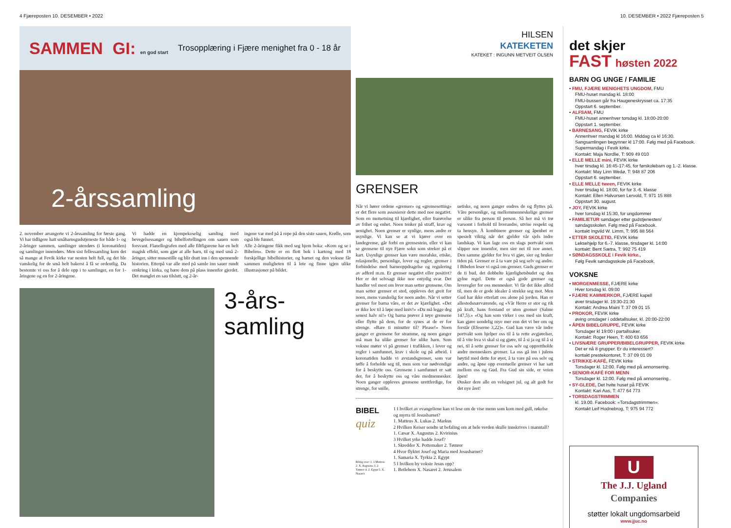4 Fjæreposten 10. DESEMBER • 2022 10. DESEMBER • 2022 Fjæreposten 5
SAMMEN GI: en god start Trosopplæring i Fjære menighet fra 0 - 18 år
2-årssamling
2. november arrangerte vi 2-årssamling for første gang. Vi har tidligere hatt småbarnsgudstjeneste for både 1- og 2-åringer sammen, samlinger utendørs (i koronatiden) og samlinger innendørs. Men sist fellessamling kom det så mange at Fevik kirke var nesten helt full, og det ble vanskelig for de små helt bakerst å få se ordentlig. Da bestemte vi oss for å dele opp i to samlinger, en for 1-åringene og en for 2-åringene.
Vi hadde en kjempekoselig samling med bevegelsessanger og bibelfortellingen om sauen som forsvant. Flanellografen med alle filtfigurene har en helt magisk effekt, som gjør at alle barn, til og med små 2-åringer, sitter musestille og blir dratt inn i den spennende historien. Etterpå var alle med på samle inn sauer rundt omkring i kirka, og bære dem på plass innenfor gjerdet. Det manglet en sau tilslutt, og 2-år-
ingene var med på å rope på den siste sauen, Krølle, som også ble funnet.
Alle 2-åringene fikk med seg hjem boka: «Kom og se i Bibelen». Dette er en flott bok i kartong med 18 forskjellige bibelhistorier, og barnet og den voksne får sammen muligheten til å lete og finne igjen ulike illustrasjoner på bildet.
3-års-
samling
HILSEN
KATEKETEN
KATEKET : INGUNN METVEIT OLSEN
GRENSER
Når vi hører ordene «grenser» og «grensesetting» er det flere som assosierer dette med noe negativt. Som en motsetning til kjærlighet, eller frarøvelse av frihet og enhet. Noen tenker på straff, krav og uenighet. Noen grenser er synlige, mens andre er usynlige. Vi kan se at vi kjører over en landegrense, går forbi en grensestein, eller vi kan se grensene til nye Fjære sokn som streker på et kart. Usynlige grenser kan være moralske, etiske, relasjonelle, personlige, lover og regler, grenser i forbindelse med barneoppdragelse og regulering av adferd m.m. Er grenser negativt eller positivt? Her er det selvsagt ikke noe entydig svar. Det handler vel mest om hvor man setter grensene. Om man setter grenser et sted, oppleves det greit for noen, mens vanskelig for noen andre. Når vi setter grenser for barna våre, er det av kjærlighet. «Det er ikke lov til å løpe med kniv!» «Du må legge deg senest halv ni!» Og barna prøver å tøye grensene eller flytte på dem, for de synes at de er for strenge. «Bare ti minutter til? Please!» Noen ganger er grensene for stramme, og noen ganger må man ha ulike grenser for ulike barn. Som voksne møter vi på grenser i trafikken, i lover og regler i samfunnet, krav i skole og på arbeid. I koronatiden hadde vi avstandsgrenser, som var tøffe å forholde seg til, men som var nødvendige for å beskytte oss. Grensene i samfunnet er satt der, for å beskytte oss og våre medmennesker. Noen ganger oppleves grensene urettferdige, for strenge, for snille,
uetiske, og noen ganger endres de og flyttes på. Våre personlige, og mellommenneskelige grenser er ulike fra person til person. Så her må vi trø varsomt i forhold til hverandre, utvise respekt og ta hensyn. Å kombinere grenser og åpenhet er spesielt viktig når det gjelder vår sjels indre landskap. Vi kan lage oss en slags portvakt som slipper noe innenfor, men sier nei til noe annet. Den samme gjelder for hva vi gjør, sier og bruker tiden på. Grenser er å ta vare på seg selv og andre. I Bibelen leser vi også om grenser. Guds grenser er de ti bud, det dobbelte kjærlighetsbudet og den gylne regel. Dette er også gode grenser og leveregler for oss mennesker. Vi får det ikke alltid til, men de er gode idealer å strekke seg mot. Men Gud har ikke etterlatt oss alene på jorden. Han er allestedsnærværende, og «Vår Herre er stor og rik på kraft, hans forstand er uten grenser (Salme 147,5).» «Og han som virker i oss med sin kraft, kan gjøre uendelig mye mer enn det vi ber om og forstår (Efeserne 3,22)». Gud kan være vår indre portvakt som hjelper oss til å ta rette avgjørelser, til å vite hva vi skal si og gjøre, til å si ja og til å si nei, til å sette grenser for oss selv og opprettholde andre menneskers grenser. La oss gå inn i julens høytid med dette for øyet, å ta vare på oss selv og andre, og åpne opp eventuelle grenser vi har satt mellom oss og Gud. Fra Gud sin side, er veien åpen!
Ønsker dere alle en velsignet jul, og alt godt for det nye året!
BIBEL quiz
Riktig svar: 1. 1.Matteus 2. X. Augustus 3. 2. Tømrer 4. 2. Egypt 5. X. Nasaret
1 I hvilket av evangeliene kan vi lese om de vise menn som kom med gull, røkelse og myrra til Jesusbarnet?
1. Matteus X. Lukas 2. Markus
2 Hvilken Keiser sendte ut befaling om at hele verden skulle innskrives i manntall?
1. Cæsar X. Augustus 2. Kvirinius
3 Hvilket yrke hadde Josef?
1. Skredder X. Pottemaker 2. Tømrer
4 Hvor flyktet Josef og Maria med Jesusbarnet?
1. Samaria X. Tyrkia 2. Egypt
5 I hvilken by vokste Jesus opp?
1. Betlehem X. Nasaret 2. Jerusalem
det skjer
FAST høsten 2022
BARN OG UNGE / FAMILIE
• FMU, FJÆRE MENIGHETS UNGDOM, FMU
FMU-huset mandag kl. 18:00
FMU-bussen går fra Haugeneskrysset ca. 17:35
Oppstart 6. september.
• ALFSAM, FMU
FMU-huset annenhver torsdag kl. 18:00-20:00
Oppstart 1. september.
• BARNESANG, FEVIK kirke
Annenhver mandag kl 16:00. Middag ca kl 16:30. Sangsamlingen begynner kl 17:00. Følg med på Facebook. Supermandag i Fevik kirke.
Kontakt: Maja Nordlie, T: 909 49 010
• ELLE MELLE mini, FEVIK kirke
hver tirsdag kl. 16:45-17:45, for førskolebarn og 1.-2. klasse. Kontakt: May Linn Wedø, T: 948 87 206
Oppstart 6. september.
• ELLE MELLE tween, FEVIK kirke
hver tirsdag kl. 18:00, for for 3.-6. klasse
Kontakt: Ellen Halvorsen Lervold, T: 971 15 888
Oppstart 30. august.
• JOY, FEVIK kirke
hver torsdag kl 15:30, for ungdommer
• FAMILIETUR søndager etter gudstjenesten/
søndagsskolen. Følg med på Facebook.
kontakt Ingvild W. Limm, T: 995 88 564
• ETTER SKOLETID, FEVIK kirke
Leksehjelp for 6.-7. klasse, tirsdager kl. 14:00
kontakt: Bent Sætra, T: 992 75 419
• SØNDAGSSKOLE i Fevik kirke.,
Følg Fevik søndagsskole på Facebook.
VOKSNE
• MORGENMESSE, FJÆRE kirke
Hver torsdag kl. 09:00
• FJÆRE KAMMERKOR, FJÆRE kapell
øver tirsdager kl. 19:30-21:30
Kontakt: Andrea Maini T: 37 09 01 15
• PROKOR, FEVIK kirke
øving onsdager i oddetallsuker, kl. 20:00-22:00
• ÅPEN BIBELGRUPPE, FEVIK kirke
Torsdager kl 19:00 i partallsuker.
Kontakt: Roger Heen, T: 400 63 656
• LIVSNÆRE GRUPPER/BIBELGRUPPER, FEVIK kirke
Det er nå 8 grupper. Er du interessert?
kontakt prestekontoret, T: 37 09 01 09
• STRIKKE-KAFÉ, FEVIK kirke
Torsdager kl. 12:00. Følg med på annonsering.
• SENIOR-KAFÉ FOR MENN
Torsdager kl. 12:00. Følg med på annonsering..
• SY-GLEDE, Det hvite huset på FEVIK
Kontakt: Kari Aas, T: 477 64 773
• TORSDAGSTRIMMEN
kl. 19.00. Facebook: «Torsdagstrimmen».
Kontakt Leif Hodnebrog, T: 975 94 772
U
The J.J. Ugland
Companies
støtter lokalt ungdomsarbeid
www.jjuc.no